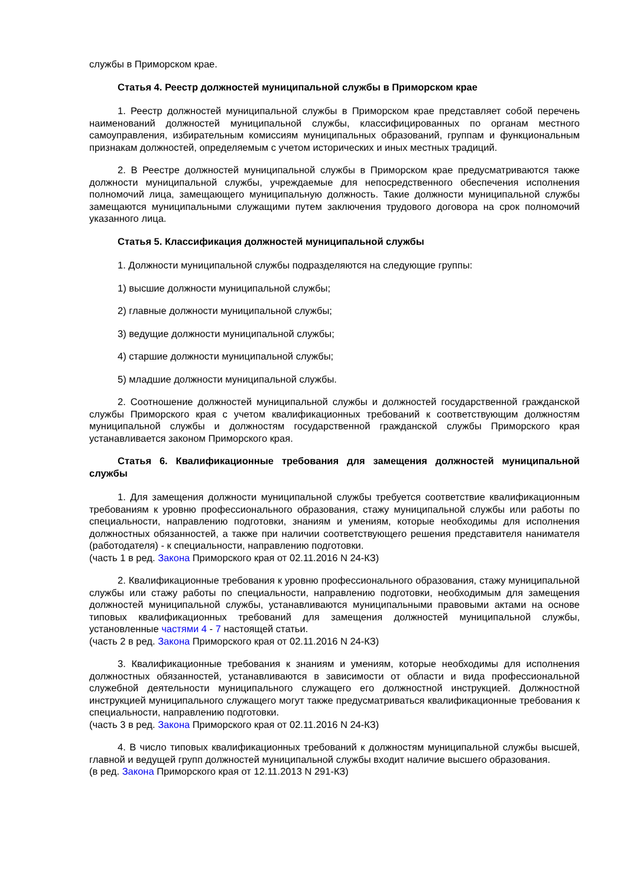службы в Приморском крае.
Статья 4. Реестр должностей муниципальной службы в Приморском крае
1. Реестр должностей муниципальной службы в Приморском крае представляет собой перечень наименований должностей муниципальной службы, классифицированных по органам местного самоуправления, избирательным комиссиям муниципальных образований, группам и функциональным признакам должностей, определяемым с учетом исторических и иных местных традиций.
2. В Реестре должностей муниципальной службы в Приморском крае предусматриваются также должности муниципальной службы, учреждаемые для непосредственного обеспечения исполнения полномочий лица, замещающего муниципальную должность. Такие должности муниципальной службы замещаются муниципальными служащими путем заключения трудового договора на срок полномочий указанного лица.
Статья 5. Классификация должностей муниципальной службы
1. Должности муниципальной службы подразделяются на следующие группы:
1) высшие должности муниципальной службы;
2) главные должности муниципальной службы;
3) ведущие должности муниципальной службы;
4) старшие должности муниципальной службы;
5) младшие должности муниципальной службы.
2. Соотношение должностей муниципальной службы и должностей государственной гражданской службы Приморского края с учетом квалификационных требований к соответствующим должностям муниципальной службы и должностям государственной гражданской службы Приморского края устанавливается законом Приморского края.
Статья 6. Квалификационные требования для замещения должностей муниципальной службы
1. Для замещения должности муниципальной службы требуется соответствие квалификационным требованиям к уровню профессионального образования, стажу муниципальной службы или работы по специальности, направлению подготовки, знаниям и умениям, которые необходимы для исполнения должностных обязанностей, а также при наличии соответствующего решения представителя нанимателя (работодателя) - к специальности, направлению подготовки.
(часть 1 в ред. Закона Приморского края от 02.11.2016 N 24-КЗ)
2. Квалификационные требования к уровню профессионального образования, стажу муниципальной службы или стажу работы по специальности, направлению подготовки, необходимым для замещения должностей муниципальной службы, устанавливаются муниципальными правовыми актами на основе типовых квалификационных требований для замещения должностей муниципальной службы, установленные частями 4 - 7 настоящей статьи.
(часть 2 в ред. Закона Приморского края от 02.11.2016 N 24-КЗ)
3. Квалификационные требования к знаниям и умениям, которые необходимы для исполнения должностных обязанностей, устанавливаются в зависимости от области и вида профессиональной служебной деятельности муниципального служащего его должностной инструкцией. Должностной инструкцией муниципального служащего могут также предусматриваться квалификационные требования к специальности, направлению подготовки.
(часть 3 в ред. Закона Приморского края от 02.11.2016 N 24-КЗ)
4. В число типовых квалификационных требований к должностям муниципальной службы высшей, главной и ведущей групп должностей муниципальной службы входит наличие высшего образования.
(в ред. Закона Приморского края от 12.11.2013 N 291-КЗ)